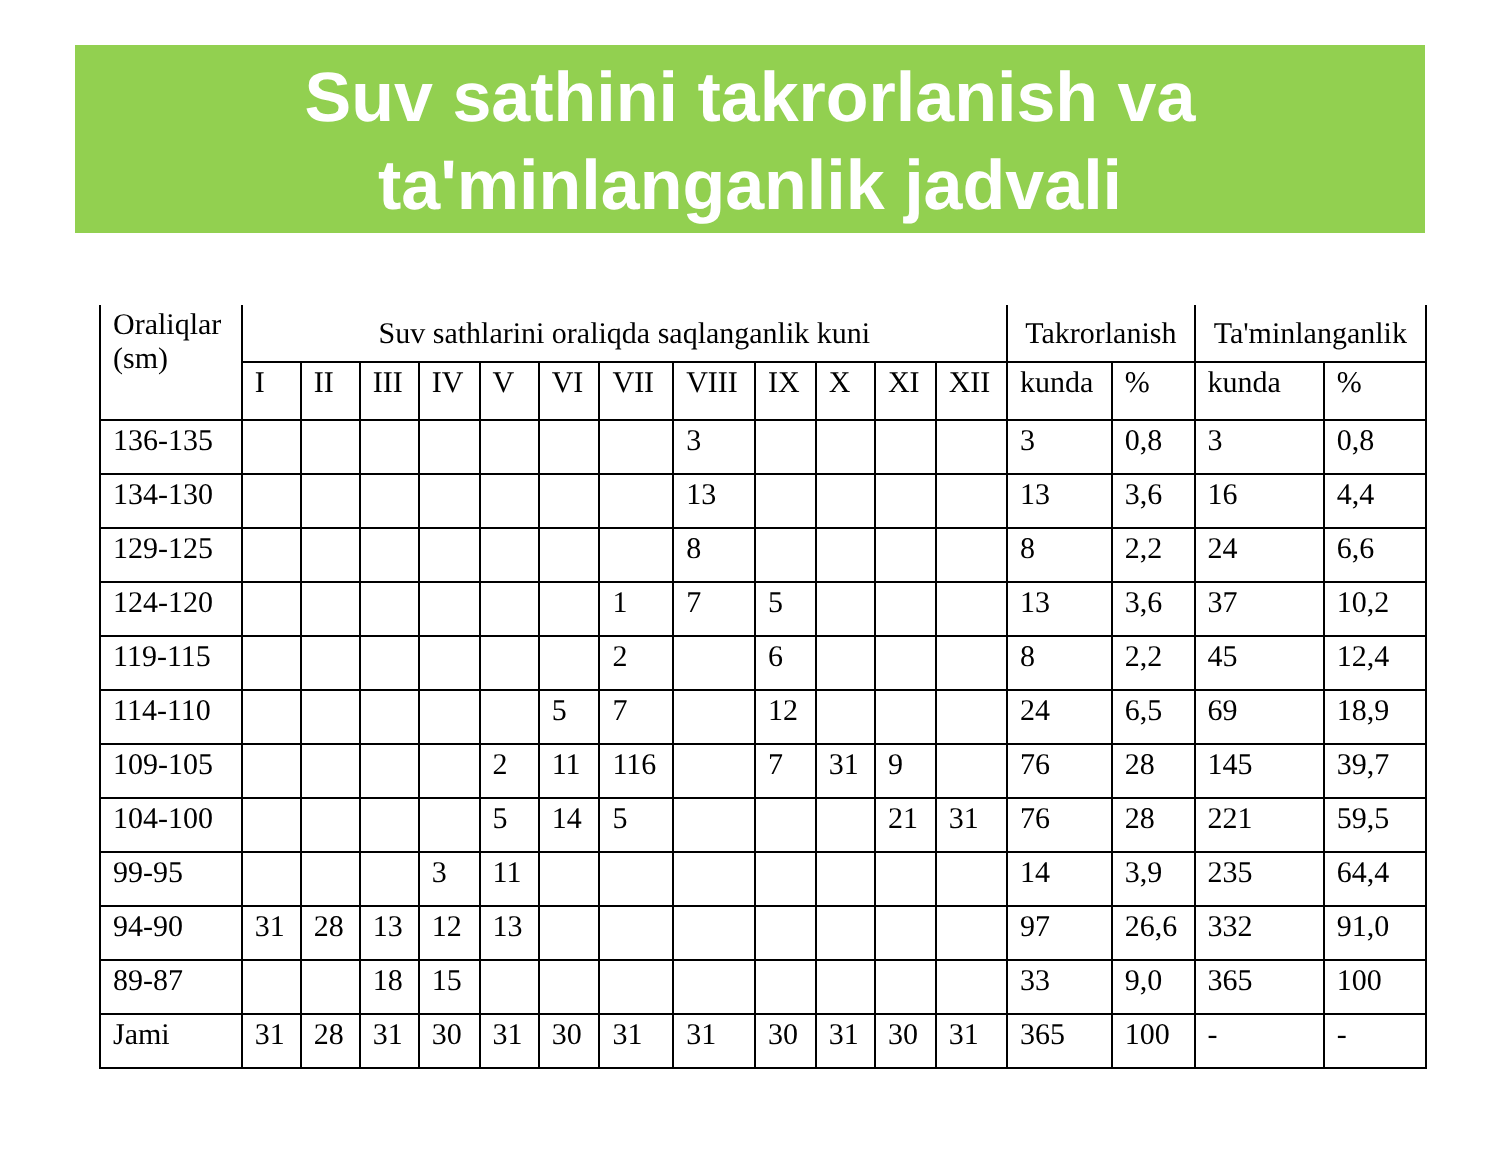Suv sathini takrorlanish va
ta'minlanganlik jadvali
| Oraliqlar (sm) | Suv sathlarini oraliqda saqlanganlik kuni | | | | | | | | | | | | Takrorlanish | | Ta'minlanganlik | |
| --- | --- | --- | --- | --- | --- | --- | --- | --- | --- | --- | --- | --- | --- | --- | --- | --- |
| | I | II | III | IV | V | VI | VII | VIII | IX | X | XI | XII | kunda | % | kunda | % |
| 136-135 | | | | | | | | 3 | | | | | 3 | 0,8 | 3 | 0,8 |
| 134-130 | | | | | | | | 13 | | | | | 13 | 3,6 | 16 | 4,4 |
| 129-125 | | | | | | | | 8 | | | | | 8 | 2,2 | 24 | 6,6 |
| 124-120 | | | | | | | 1 | 7 | 5 | | | | 13 | 3,6 | 37 | 10,2 |
| 119-115 | | | | | | | 2 | | 6 | | | | 8 | 2,2 | 45 | 12,4 |
| 114-110 | | | | | | 5 | 7 | | 12 | | | | 24 | 6,5 | 69 | 18,9 |
| 109-105 | | | | | 2 | 11 | 116 | | 7 | 31 | 9 | | 76 | 28 | 145 | 39,7 |
| 104-100 | | | | | 5 | 14 | 5 | | | | 21 | 31 | 76 | 28 | 221 | 59,5 |
| 99-95 | | | | 3 | 11 | | | | | | | | 14 | 3,9 | 235 | 64,4 |
| 94-90 | 31 | 28 | 13 | 12 | 13 | | | | | | | | 97 | 26,6 | 332 | 91,0 |
| 89-87 | | | 18 | 15 | | | | | | | | | 33 | 9,0 | 365 | 100 |
| Jami | 31 | 28 | 31 | 30 | 31 | 30 | 31 | 31 | 30 | 31 | 30 | 31 | 365 | 100 | - | - |